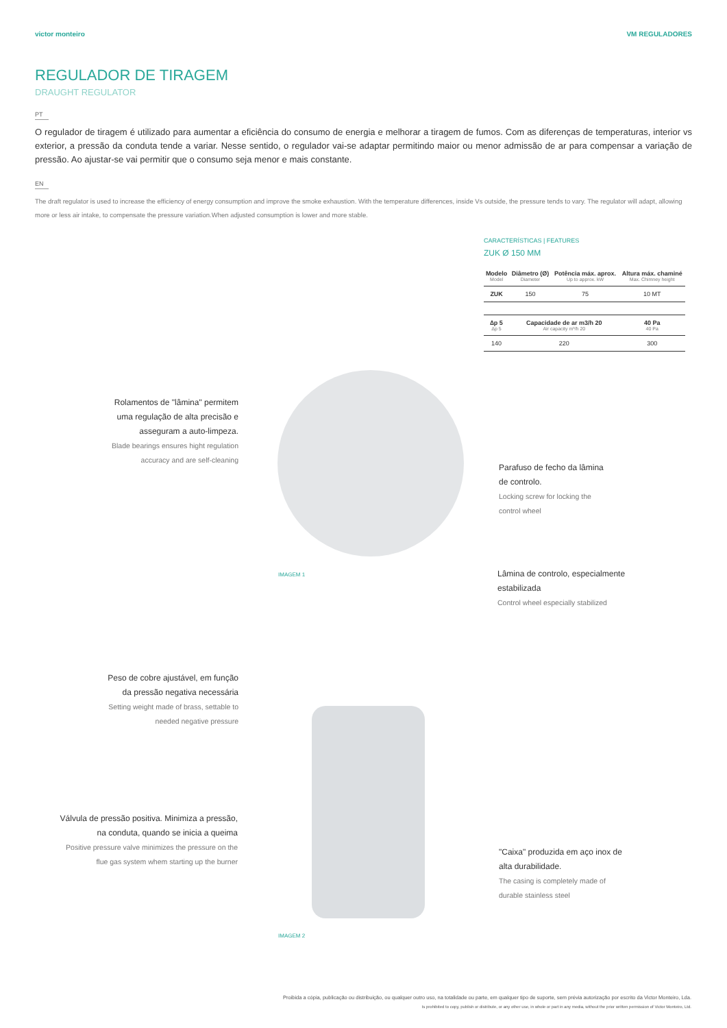victor monteiro VM REGULADORES
REGULADOR DE TIRAGEM
DRAUGHT REGULATOR
PT
O regulador de tiragem é utilizado para aumentar a eficiência do consumo de energia e melhorar a tiragem de fumos. Com as diferenças de temperaturas, interior vs exterior, a pressão da conduta tende a variar. Nesse sentido, o regulador vai-se adaptar permitindo maior ou menor admissão de ar para compensar a variação de pressão. Ao ajustar-se vai permitir que o consumo seja menor e mais constante.
EN
The draft regulator is used to increase the efficiency of energy consumption and improve the smoke exhaustion. With the temperature differences, inside Vs outside, the pressure tends to vary. The regulator will adapt, allowing more or less air intake, to compensate the pressure variation.When adjusted consumption is lower and more stable.
CARACTERÍSTICAS | FEATURES
ZUK Ø 150 MM
| Modelo Model | Diâmetro (Ø) Diameter | Potência máx. aprox. Up to approx. kW | Altura máx. chaminé Max. Chimney height |
| --- | --- | --- | --- |
| ZUK | 150 | 75 | 10 MT |
| ∆p 5 ∆p 5 | Capacidade de ar m3/h 20 Air capacity m³/h 20 | | 40 Pa 40 Pa |
| 140 | 220 | | 300 |
Rolamentos de "lâmina" permitem uma regulação de alta precisão e asseguram a auto-limpeza.
Blade bearings ensures hight regulation accuracy and are self-cleaning
Parafuso de fecho da lâmina de controlo.
Locking screw for locking the control wheel
Lâmina de controlo, especialmente estabilizada
Control wheel especially stabilized
IMAGEM 1
Peso de cobre ajustável, em função da pressão negativa necessária
Setting weight made of brass, settable to needed negative pressure
Válvula de pressão positiva. Minimiza a pressão, na conduta, quando se inicia a queima
Positive pressure valve minimizes the pressure on the flue gas system whem starting up the burner
"Caixa" produzida em aço inox de alta durabilidade.
The casing is completely made of durable stainless steel
IMAGEM 2
Proibida a cópia, publicação ou distribuição, ou qualquer outro uso, na totalidade ou parte, em qualquer tipo de suporte, sem prévia autorização por escrito da Victor Monteiro, Lda.
Is prohibited to copy, publish or distribute, or any other use, in whole or part in any media, without the prior written permission of Victor Monteiro, Ltd.